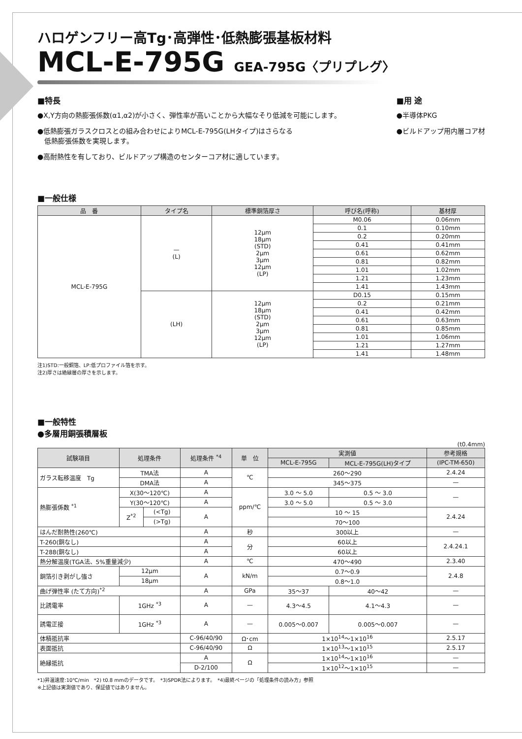ハロゲンフリー高Tg･高弾性･低熱膨張基板材料
MCL-E-795G GEA-795G〈プリプレグ〉
■特長
●X,Y方向の熱膨張係数(α1,α2)が小さく、弾性率が高いことから大幅なそり低減を可能にします。
●低熱膨張ガラスクロスとの組み合わせによりMCL-E-795G(LHタイプ)はさらなる
　低熱膨張係数を実現します。
●高耐熱性を有しており、ビルドアップ構造のセンターコア材に適しています。
■用 途
●半導体PKG
●ビルドアップ用内層コア材
■一般仕様
| 品 番 | タイプ名 | 標準銅箔厚さ | 呼び名(呼称) | 基材厚 |
| --- | --- | --- | --- | --- |
| MCL-E-795G | — (L) | 12μm 18μm (STD) 2μm 3μm 12μm (LP) | M0.06 | 0.06mm |
| | | | 0.1 | 0.10mm |
| | | | 0.2 | 0.20mm |
| | | | 0.41 | 0.41mm |
| | | | 0.61 | 0.62mm |
| | | | 0.81 | 0.82mm |
| | | | 1.01 | 1.02mm |
| | | | 1.21 | 1.23mm |
| | | | 1.41 | 1.43mm |
| | (LH) | 12μm 18μm (STD) 2μm 3μm 12μm (LP) | D0.15 | 0.15mm |
| | | | 0.2 | 0.21mm |
| | | | 0.41 | 0.42mm |
| | | | 0.61 | 0.63mm |
| | | | 0.81 | 0.85mm |
| | | | 1.01 | 1.06mm |
| | | | 1.21 | 1.27mm |
| | | | 1.41 | 1.48mm |
注1)STD:一般銅箔、LP:低プロファイル箔を示す。
注2)厚さは絶縁層の厚さを示します。
■一般特性
●多層用銅張積層板
(t0.4mm)
| 試験項目 | 処理条件 | | 処理条件 <sup>*4</sup> | 単 位 | 実測値 | | 参考規格 |
| --- | --- | --- | --- | --- | --- | --- | --- |
| | | | | | MCL-E-795G | MCL-E-795G(LH)タイプ | (IPC-TM-650) |
| ガラス転移温度 Tg | TMA法 | | A | ℃ | 260〜290 | | 2.4.24 |
| | DMA法 | | A | | 345〜375 | | — |
| 熱膨張係数 <sup>*1</sup> | X(30〜120℃) | | A | ppm/℃ | 3.0 〜 5.0 | 0.5 〜 3.0 | — |
| | Y(30〜120℃) | | A | | 3.0 〜 5.0 | 0.5 〜 3.0 | |
| | Z<sup>*2</sup> | (<Tg) | A | | 10 〜 15 | | 2.4.24 |
| | | (>Tg) | | | 70〜100 | | |
| はんだ耐熱性(260℃) | | | A | 秒 | 300以上 | | — |
| T-260(銅なし) | | | A | 分 | 60以上 | | 2.4.24.1 |
| T-288(銅なし) | | | A | | 60以上 | | |
| 熱分解温度(TGA法、5%重量減少) | | | A | ℃ | 470〜490 | | 2.3.40 |
| 銅箔引き剥がし強さ | 12μm | | A | kN/m | 0.7〜0.9 | | 2.4.8 |
| | 18μm | | | | 0.8〜1.0 | | |
| 曲げ弾性率 (たて方向)<sup>*2</sup> | | | A | GPa | 35〜37 | 40〜42 | — |
| 比誘電率 | 1GHz <sup>*3</sup> | | A | — | 4.3〜4.5 | 4.1〜4.3 | — |
| 誘電正接 | 1GHz <sup>*3</sup> | | A | — | 0.005〜0.007 | 0.005〜0.007 | — |
| 体積抵抗率 | | | C-96/40/90 | Ω･cm | 1×10<sup>14</sup>〜1×10<sup>16</sup> | | 2.5.17 |
| 表面抵抗 | | | C-96/40/90 | Ω | 1×10<sup>13</sup>〜1×10<sup>15</sup> | | 2.5.17 |
| 絶縁抵抗 | | | A | Ω | 1×10<sup>14</sup>〜1×10<sup>16</sup> | | — |
| | | | D-2/100 | | 1×10<sup>12</sup>〜1×10<sup>15</sup> | | — |
*1)昇温速度:10℃/min　*2) t0.8 mmのデータです。　*3)SPDR法によります。　*4)最終ページの「処理条件の読み方」参照
※上記値は実測値であり、保証値ではありません。